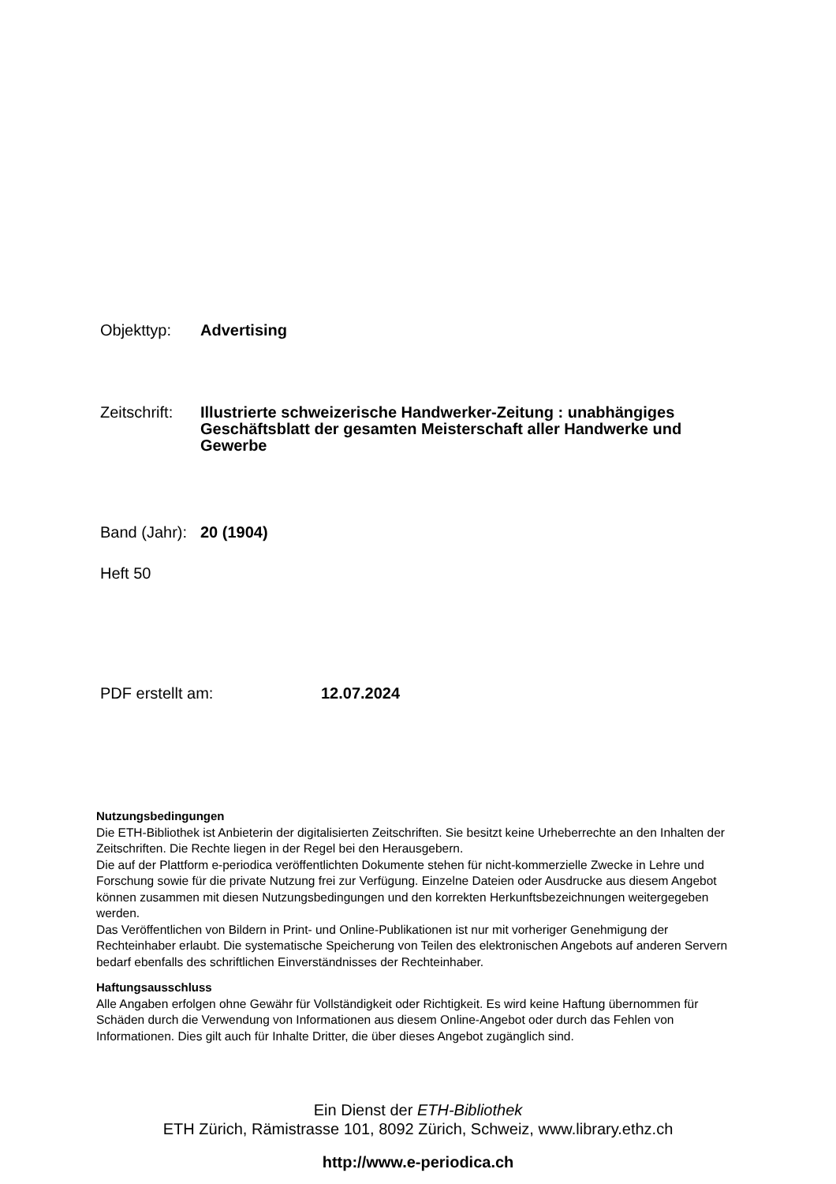Objekttyp: Advertising
Zeitschrift:
Illustrierte schweizerische Handwerker-Zeitung : unabhängiges Geschäftsblatt der gesamten Meisterschaft aller Handwerke und Gewerbe
Band (Jahr):
20 (1904)
Heft 50
PDF erstellt am: 12.07.2024
Nutzungsbedingungen
Die ETH-Bibliothek ist Anbieterin der digitalisierten Zeitschriften. Sie besitzt keine Urheberrechte an den Inhalten der Zeitschriften. Die Rechte liegen in der Regel bei den Herausgebern.
Die auf der Plattform e-periodica veröffentlichten Dokumente stehen für nicht-kommerzielle Zwecke in Lehre und Forschung sowie für die private Nutzung frei zur Verfügung. Einzelne Dateien oder Ausdrucke aus diesem Angebot können zusammen mit diesen Nutzungsbedingungen und den korrekten Herkunftsbezeichnungen weitergegeben werden.
Das Veröffentlichen von Bildern in Print- und Online-Publikationen ist nur mit vorheriger Genehmigung der Rechteinhaber erlaubt. Die systematische Speicherung von Teilen des elektronischen Angebots auf anderen Servern bedarf ebenfalls des schriftlichen Einverständnisses der Rechteinhaber.
Haftungsausschluss
Alle Angaben erfolgen ohne Gewähr für Vollständigkeit oder Richtigkeit. Es wird keine Haftung übernommen für Schäden durch die Verwendung von Informationen aus diesem Online-Angebot oder durch das Fehlen von Informationen. Dies gilt auch für Inhalte Dritter, die über dieses Angebot zugänglich sind.
Ein Dienst der ETH-Bibliothek
ETH Zürich, Rämistrasse 101, 8092 Zürich, Schweiz, www.library.ethz.ch
http://www.e-periodica.ch